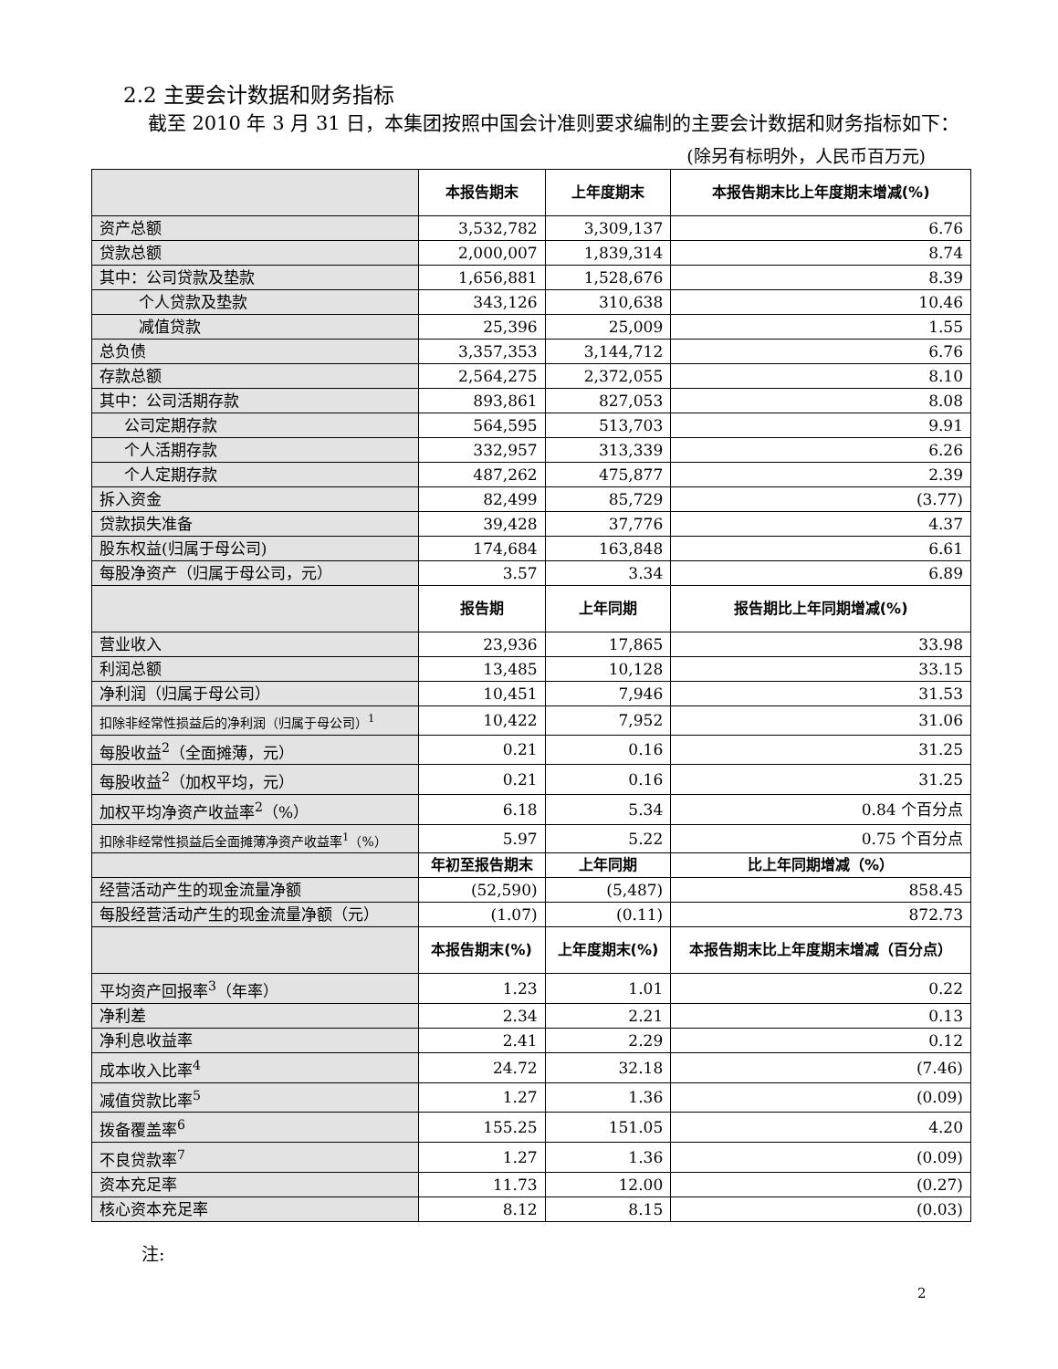2.2 主要会计数据和财务指标
截至 2010 年 3 月 31 日，本集团按照中国会计准则要求编制的主要会计数据和财务指标如下：
(除另有标明外，人民币百万元)
| | 本报告期末 | 上年度期末 | 本报告期末比上年度期末增减(%) |
| --- | --- | --- | --- |
| 资产总额 | 3,532,782 | 3,309,137 | 6.76 |
| 贷款总额 | 2,000,007 | 1,839,314 | 8.74 |
| 其中：公司贷款及垫款 | 1,656,881 | 1,528,676 | 8.39 |
| 个人贷款及垫款 | 343,126 | 310,638 | 10.46 |
| 减值贷款 | 25,396 | 25,009 | 1.55 |
| 总负债 | 3,357,353 | 3,144,712 | 6.76 |
| 存款总额 | 2,564,275 | 2,372,055 | 8.10 |
| 其中：公司活期存款 | 893,861 | 827,053 | 8.08 |
| 公司定期存款 | 564,595 | 513,703 | 9.91 |
| 个人活期存款 | 332,957 | 313,339 | 6.26 |
| 个人定期存款 | 487,262 | 475,877 | 2.39 |
| 拆入资金 | 82,499 | 85,729 | (3.77) |
| 贷款损失准备 | 39,428 | 37,776 | 4.37 |
| 股东权益(归属于母公司) | 174,684 | 163,848 | 6.61 |
| 每股净资产（归属于母公司，元） | 3.57 | 3.34 | 6.89 |
| | 报告期 | 上年同期 | 报告期比上年同期增减(%) |
| 营业收入 | 23,936 | 17,865 | 33.98 |
| 利润总额 | 13,485 | 10,128 | 33.15 |
| 净利润（归属于母公司） | 10,451 | 7,946 | 31.53 |
| 扣除非经常性损益后的净利润（归属于母公司）<sup>1</sup> | 10,422 | 7,952 | 31.06 |
| 每股收益<sup>2</sup>（全面摊薄，元） | 0.21 | 0.16 | 31.25 |
| 每股收益<sup>2</sup>（加权平均，元） | 0.21 | 0.16 | 31.25 |
| 加权平均净资产收益率<sup>2</sup>（%） | 6.18 | 5.34 | 0.84 个百分点 |
| 扣除非经常性损益后全面摊薄净资产收益率<sup>1</sup>（%） | 5.97 | 5.22 | 0.75 个百分点 |
| | 年初至报告期末 | 上年同期 | 比上年同期增减（%） |
| 经营活动产生的现金流量净额 | (52,590) | (5,487) | 858.45 |
| 每股经营活动产生的现金流量净额（元） | (1.07) | (0.11) | 872.73 |
| | 本报告期末(%) | 上年度期末(%) | 本报告期末比上年度期末增减（百分点） |
| 平均资产回报率<sup>3</sup>（年率） | 1.23 | 1.01 | 0.22 |
| 净利差 | 2.34 | 2.21 | 0.13 |
| 净利息收益率 | 2.41 | 2.29 | 0.12 |
| 成本收入比率<sup>4</sup> | 24.72 | 32.18 | (7.46) |
| 减值贷款比率<sup>5</sup> | 1.27 | 1.36 | (0.09) |
| 拨备覆盖率<sup>6</sup> | 155.25 | 151.05 | 4.20 |
| 不良贷款率<sup>7</sup> | 1.27 | 1.36 | (0.09) |
| 资本充足率 | 11.73 | 12.00 | (0.27) |
| 核心资本充足率 | 8.12 | 8.15 | (0.03) |
注:
2